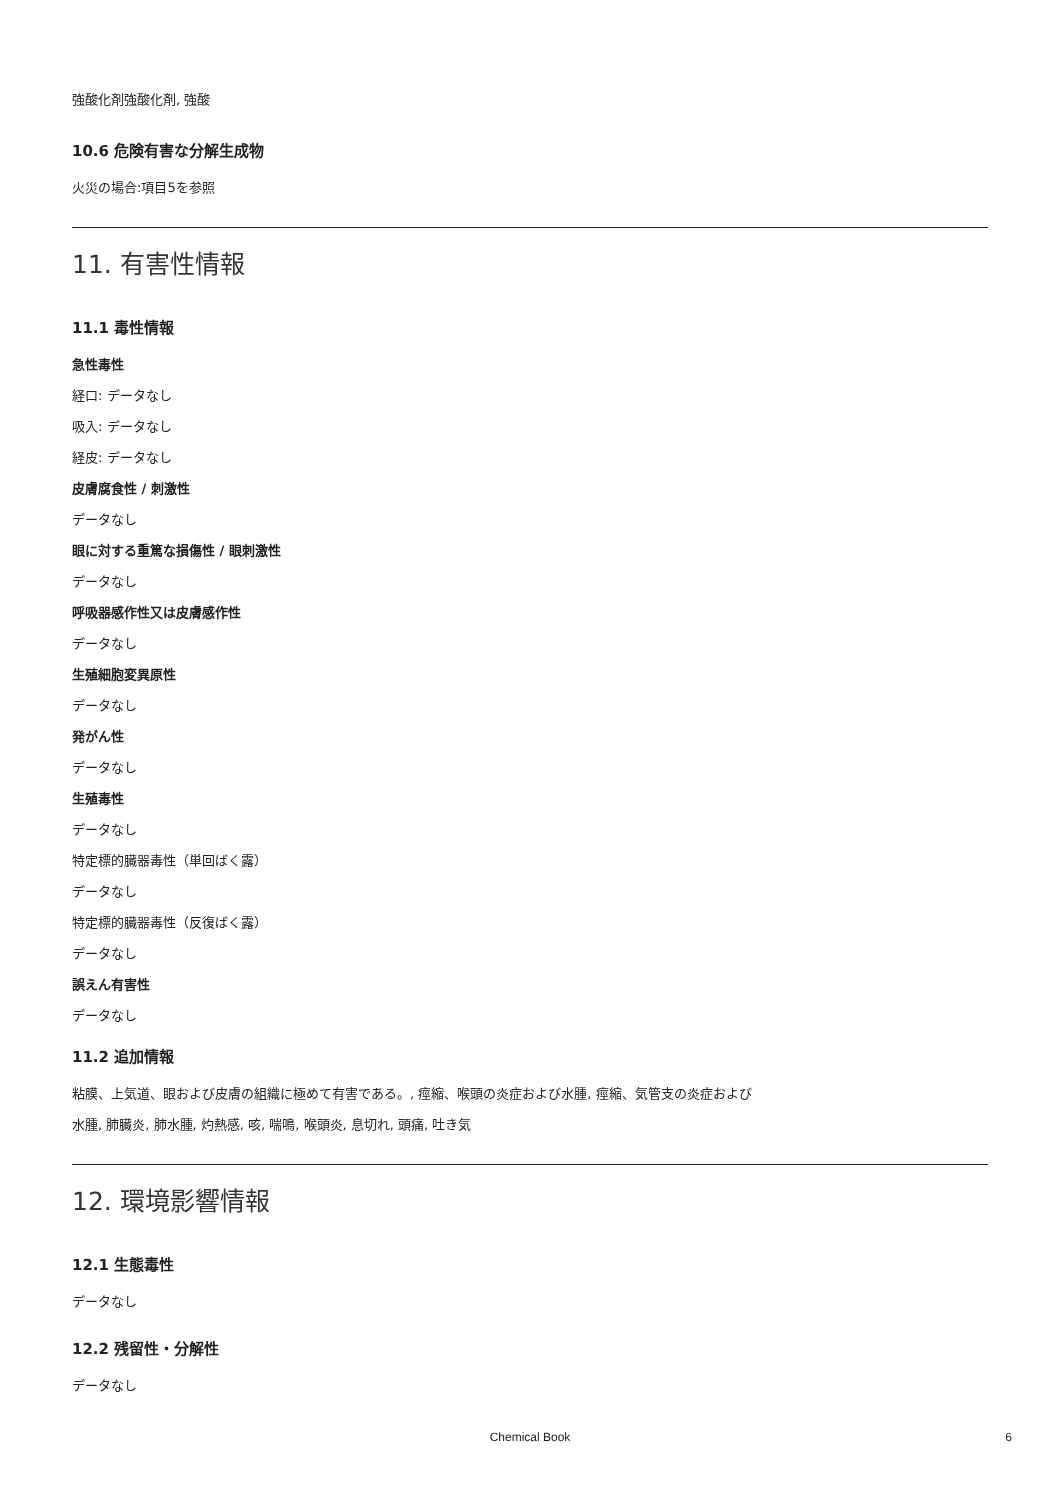強酸化剤強酸化剤, 強酸
10.6 危険有害な分解生成物
火災の場合:項目5を参照
11. 有害性情報
11.1 毒性情報
急性毒性
経口: データなし
吸入: データなし
経皮: データなし
皮膚腐食性 / 刺激性
データなし
眼に対する重篤な損傷性 / 眼刺激性
データなし
呼吸器感作性又は皮膚感作性
データなし
生殖細胞変異原性
データなし
発がん性
データなし
生殖毒性
データなし
特定標的臓器毒性（単回ばく露）
データなし
特定標的臓器毒性（反復ばく露）
データなし
誤えん有害性
データなし
11.2 追加情報
粘膜、上気道、眼および皮膚の組織に極めて有害である。, 痙縮、喉頭の炎症および水腫, 痙縮、気管支の炎症および水腫, 肺臓炎, 肺水腫, 灼熱感, 咳, 喘鳴, 喉頭炎, 息切れ, 頭痛, 吐き気
12. 環境影響情報
12.1 生態毒性
データなし
12.2 残留性・分解性
データなし
Chemical Book
6